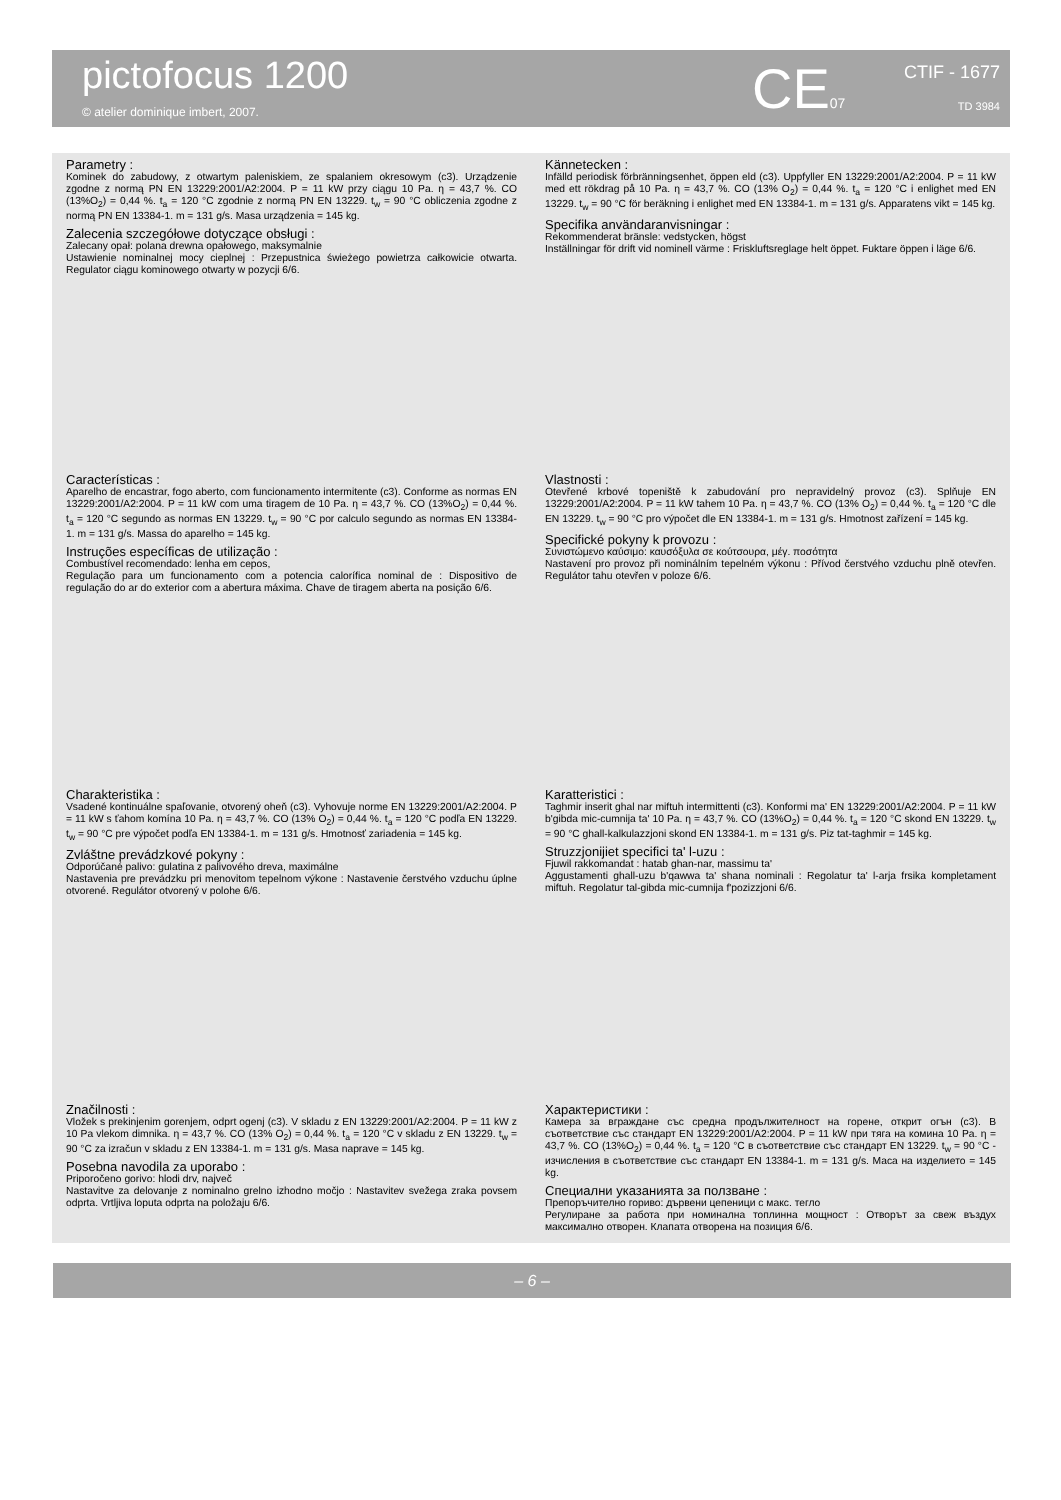pictofocus 1200
© atelier dominique imbert, 2007.
CE07 CTIF - 1677
TD 3984
Parametry :
Kominek do zabudowy, z otwartym paleniskiem, ze spalaniem okresowym (c3). Urządzenie zgodne z normą PN EN 13229:2001/A2:2004. P = 11 kW przy ciągu 10 Pa. η = 43,7 %. CO (13%O<sub>2</sub>) = 0,44 %. t<sub>a</sub> = 120 °C zgodnie z normą PN EN 13229. t<sub>w</sub> = 90 °C obliczenia zgodne z normą PN EN 13384-1. m = 131 g/s. Masa urządzenia = 145 kg.
Zalecenia szczegółowe dotyczące obsługi :
Zalecany opał: polana drewna opałowego, maksymalnie
Ustawienie nominalnej mocy cieplnej : Przepustnica świeżego powietrza całkowicie otwarta. Regulator ciągu kominowego otwarty w pozycji 6/6.
Kännetecken :
Infälld periodisk förbränningsenhet, öppen eld (c3). Uppfyller EN 13229:2001/A2:2004. P = 11 kW med ett rökdrag på 10 Pa. η = 43,7 %. CO (13% O<sub>2</sub>) = 0,44 %. t<sub>a</sub> = 120 °C i enlighet med EN 13229. t<sub>w</sub> = 90 °C för beräkning i enlighet med EN 13384-1. m = 131 g/s. Apparatens vikt = 145 kg.
Specifika användaranvisningar :
Rekommenderat bränsle: vedstycken, högst
Inställningar för drift vid nominell värme : Friskluftsreglage helt öppet. Fuktare öppen i läge 6/6.
Características :
Aparelho de encastrar, fogo aberto, com funcionamento intermitente (c3). Conforme as normas EN 13229:2001/A2:2004. P = 11 kW com uma tiragem de 10 Pa. η = 43,7 %. CO (13%O<sub>2</sub>) = 0,44 %. t<sub>a</sub> = 120 °C segundo as normas EN 13229. t<sub>w</sub> = 90 °C por calculo segundo as normas EN 13384-1. m = 131 g/s. Massa do aparelho = 145 kg.
Instruções específicas de utilização :
Combustível recomendado: lenha em cepos,
Regulação para um funcionamento com a potencia calorífica nominal de : Dispositivo de regulação do ar do exterior com a abertura máxima. Chave de tiragem aberta na posição 6/6.
Vlastnosti :
Otevřené krbové topeniště k zabudování pro nepravidelný provoz (c3). Splňuje EN 13229:2001/A2:2004. P = 11 kW tahem 10 Pa. η = 43,7 %. CO (13% O<sub>2</sub>) = 0,44 %. t<sub>a</sub> = 120 °C dle EN 13229. t<sub>w</sub> = 90 °C pro výpočet dle EN 13384-1. m = 131 g/s. Hmotnost zařízení = 145 kg.
Specifické pokyny k provozu :
Συνιστώμενο καύσιμο: καυσόξυλα σε κούτσουρα, μέγ. ποσότητα
Nastavení pro provoz při nominálním tepelném výkonu : Přívod čerstvého vzduchu plně otevřen. Regulátor tahu otevřen v poloze 6/6.
Charakteristika :
Vsadené kontinuálne spaľovanie, otvorený oheň (c3). Vyhovuje norme EN 13229:2001/A2:2004. P = 11 kW s ťahom komína 10 Pa. η = 43,7 %. CO (13% O<sub>2</sub>) = 0,44 %. t<sub>a</sub> = 120 °C podľa EN 13229. t<sub>w</sub> = 90 °C pre výpočet podľa EN 13384-1. m = 131 g/s. Hmotnosť zariadenia = 145 kg.
Zvláštne prevádzkové pokyny :
Odporúčané palivo: gulatina z palivového dreva, maximálne
Nastavenia pre prevádzku pri menovitom tepelnom výkone : Nastavenie čerstvého vzduchu úplne otvorené. Regulátor otvorený v polohe 6/6.
Karatteristici :
Taghmir inserit ghal nar miftuh intermittenti (c3). Konformi ma' EN 13229:2001/A2:2004. P = 11 kW b'gibda mic-cumnija ta' 10 Pa. η = 43,7 %. CO (13%O<sub>2</sub>) = 0,44 %. t<sub>a</sub> = 120 °C skond EN 13229. t<sub>w</sub> = 90 °C ghall-kalkulazzjoni skond EN 13384-1. m = 131 g/s. Piz tat-taghmir = 145 kg.
Struzzjonijiet specifici ta' l-uzu :
Fjuwil rakkomandat : hatab ghan-nar, massimu ta'
Aggustamenti ghall-uzu b'qawwa ta' shana nominali : Regolatur ta' l-arja frsika kompletament miftuh. Regolatur tal-gibda mic-cumnija f'pozizzjoni 6/6.
Značilnosti :
Vložek s prekinjenim gorenjem, odprt ogenj (c3). V skladu z EN 13229:2001/A2:2004. P = 11 kW z 10 Pa vlekom dimnika. η = 43,7 %. CO (13% O<sub>2</sub>) = 0,44 %. t<sub>a</sub> = 120 °C v skladu z EN 13229. t<sub>w</sub> = 90 °C za izračun v skladu z EN 13384-1. m = 131 g/s. Masa naprave = 145 kg.
Posebna navodila za uporabo :
Priporočeno gorivo: hlodi drv, največ
Nastavitve za delovanje z nominalno grelno izhodno močjo : Nastavitev svežega zraka povsem odprta. Vrtljiva loputa odprta na položaju 6/6.
Характеристики :
Камера за вграждане със средна продължителност на горене, открит огън (c3). В съответствие със стандарт EN 13229:2001/A2:2004. P = 11 kW при тяга на комина 10 Pa. η = 43,7 %. CO (13%O<sub>2</sub>) = 0,44 %. t<sub>a</sub> = 120 °C в съответствие със стандарт EN 13229. t<sub>w</sub> = 90 °C - изчисления в съответствие със стандарт EN 13384-1. m = 131 g/s. Маса на изделието = 145 kg.
Специални указанията за ползване :
Препоръчително гориво: дървени цепеници с макс. тегло
Регулиране за работа при номинална топлинна мощност : Отворът за свеж въздух максимално отворен. Клапата отворена на позиция 6/6.
– 6 –